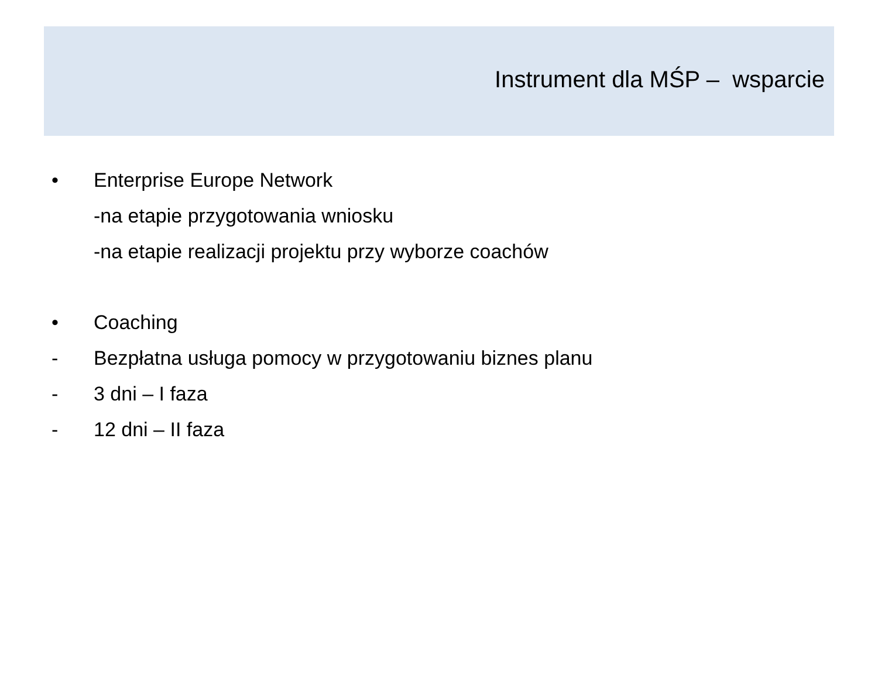Instrument dla MŚP – wsparcie
• Enterprise Europe Network
-na etapie przygotowania wniosku
-na etapie realizacji projektu przy wyborze coachów
• Coaching
- Bezpłatna usługa pomocy w przygotowaniu biznes planu
- 3 dni – I faza
- 12 dni – II faza